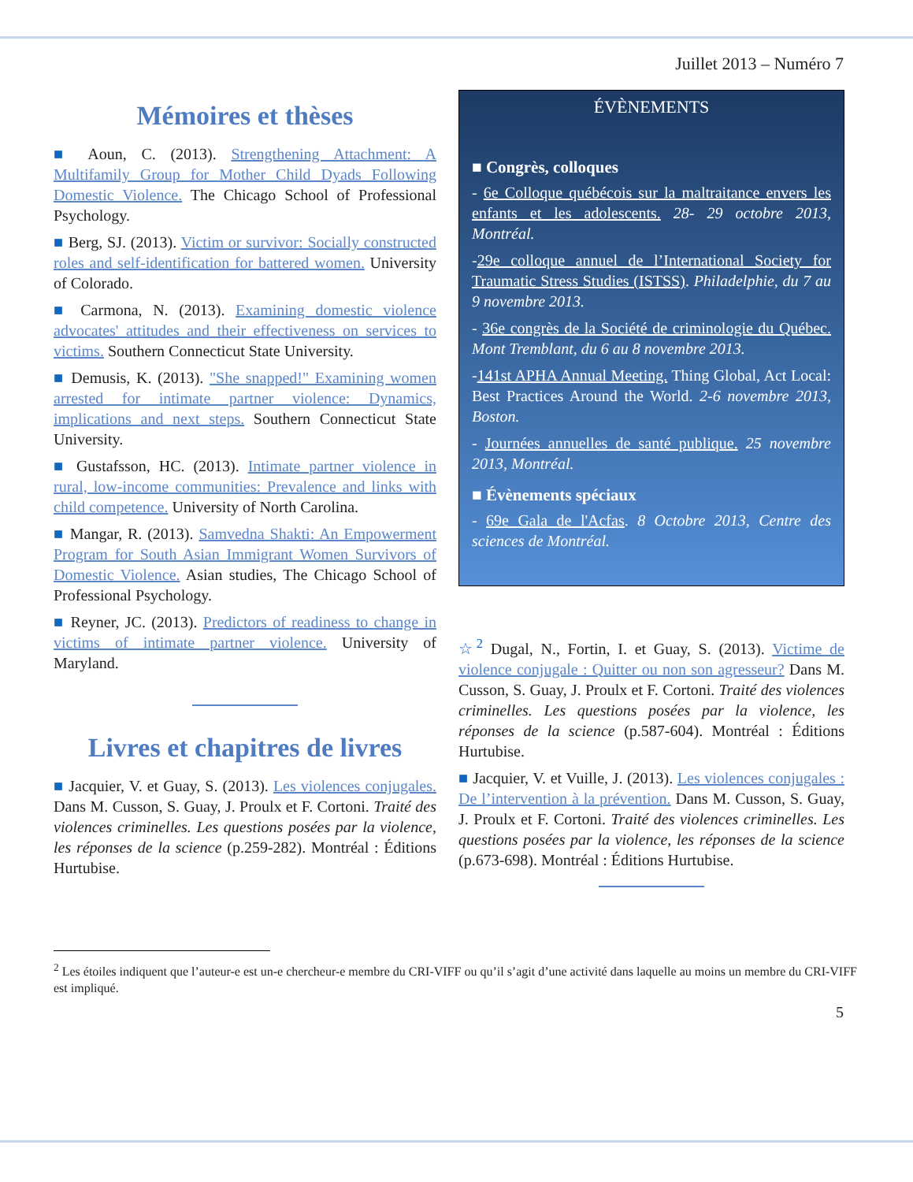Juillet 2013 – Numéro 7
Mémoires et thèses
■ Aoun, C. (2013). Strengthening Attachment: A Multifamily Group for Mother Child Dyads Following Domestic Violence. The Chicago School of Professional Psychology.
■ Berg, SJ. (2013). Victim or survivor: Socially constructed roles and self-identification for battered women. University of Colorado.
■ Carmona, N. (2013). Examining domestic violence advocates' attitudes and their effectiveness on services to victims. Southern Connecticut State University.
■ Demusis, K. (2013). "She snapped!" Examining women arrested for intimate partner violence: Dynamics, implications and next steps. Southern Connecticut State University.
■ Gustafsson, HC. (2013). Intimate partner violence in rural, low-income communities: Prevalence and links with child competence. University of North Carolina.
■ Mangar, R. (2013). Samvedna Shakti: An Empowerment Program for South Asian Immigrant Women Survivors of Domestic Violence. Asian studies, The Chicago School of Professional Psychology.
■ Reyner, JC. (2013). Predictors of readiness to change in victims of intimate partner violence. University of Maryland.
Livres et chapitres de livres
■ Jacquier, V. et Guay, S. (2013). Les violences conjugales. Dans M. Cusson, S. Guay, J. Proulx et F. Cortoni. Traité des violences criminelles. Les questions posées par la violence, les réponses de la science (p.259-282). Montréal : Éditions Hurtubise.
ÉVÈNEMENTS
■ Congrès, colloques
- 6e Colloque québécois sur la maltraitance envers les enfants et les adolescents. 28- 29 octobre 2013, Montréal.
-29e colloque annuel de l’International Society for Traumatic Stress Studies (ISTSS). Philadelphie, du 7 au 9 novembre 2013.
- 36e congrès de la Société de criminologie du Québec. Mont Tremblant, du 6 au 8 novembre 2013.
-141st APHA Annual Meeting. Thing Global, Act Local: Best Practices Around the World. 2-6 novembre 2013, Boston.
- Journées annuelles de santé publique. 25 novembre 2013, Montréal.
■ Évènements spéciaux
- 69e Gala de l'Acfas. 8 Octobre 2013, Centre des sciences de Montréal.
☆<sup>2</sup> Dugal, N., Fortin, I. et Guay, S. (2013). Victime de violence conjugale : Quitter ou non son agresseur? Dans M. Cusson, S. Guay, J. Proulx et F. Cortoni. Traité des violences criminelles. Les questions posées par la violence, les réponses de la science (p.587-604). Montréal : Éditions Hurtubise.
■ Jacquier, V. et Vuille, J. (2013). Les violences conjugales : De l’intervention à la prévention. Dans M. Cusson, S. Guay, J. Proulx et F. Cortoni. Traité des violences criminelles. Les questions posées par la violence, les réponses de la science (p.673-698). Montréal : Éditions Hurtubise.
<sup>2</sup> Les étoiles indiquent que l’auteur-e est un-e chercheur-e membre du CRI-VIFF ou qu’il s’agit d’une activité dans laquelle au moins un membre du CRI-VIFF est impliqué.
5